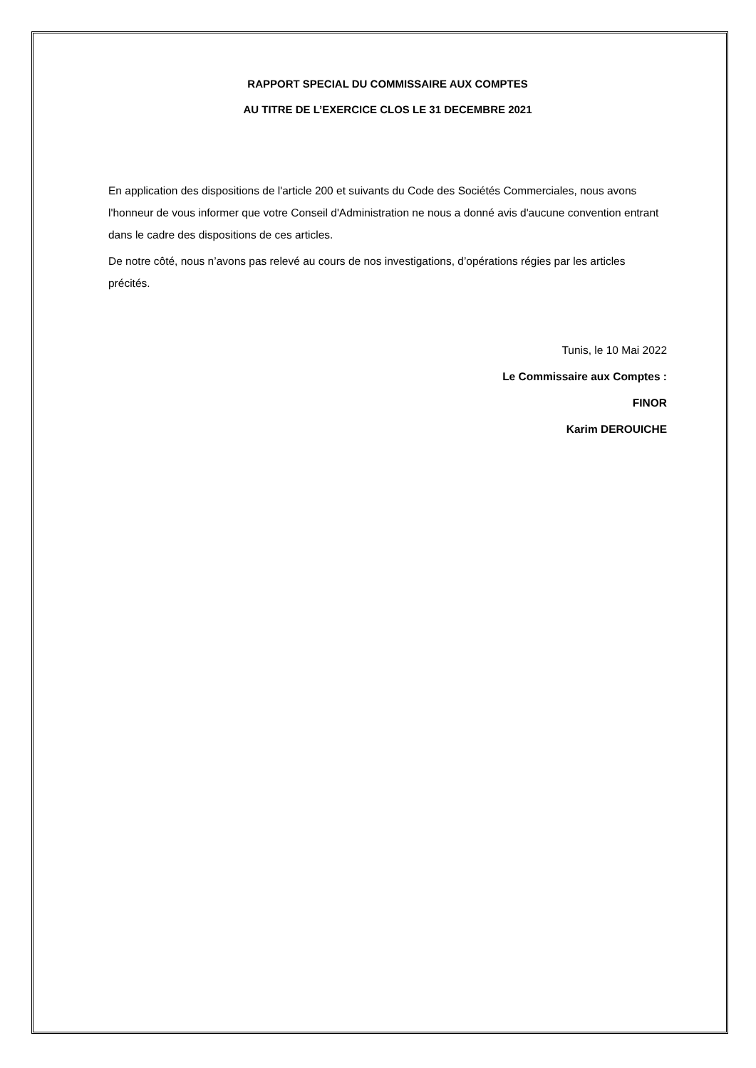RAPPORT SPECIAL DU COMMISSAIRE AUX COMPTES
AU TITRE DE L’EXERCICE CLOS LE 31 DECEMBRE 2021
En application des dispositions de l'article 200 et suivants du Code des Sociétés Commerciales, nous avons l'honneur de vous informer que votre Conseil d'Administration ne nous a donné avis d'aucune convention entrant dans le cadre des dispositions de ces articles.
De notre côté, nous n’avons pas relevé au cours de nos investigations, d’opérations régies par les articles précités.
Tunis, le 10 Mai 2022
Le Commissaire aux Comptes :
FINOR
Karim DEROUICHE